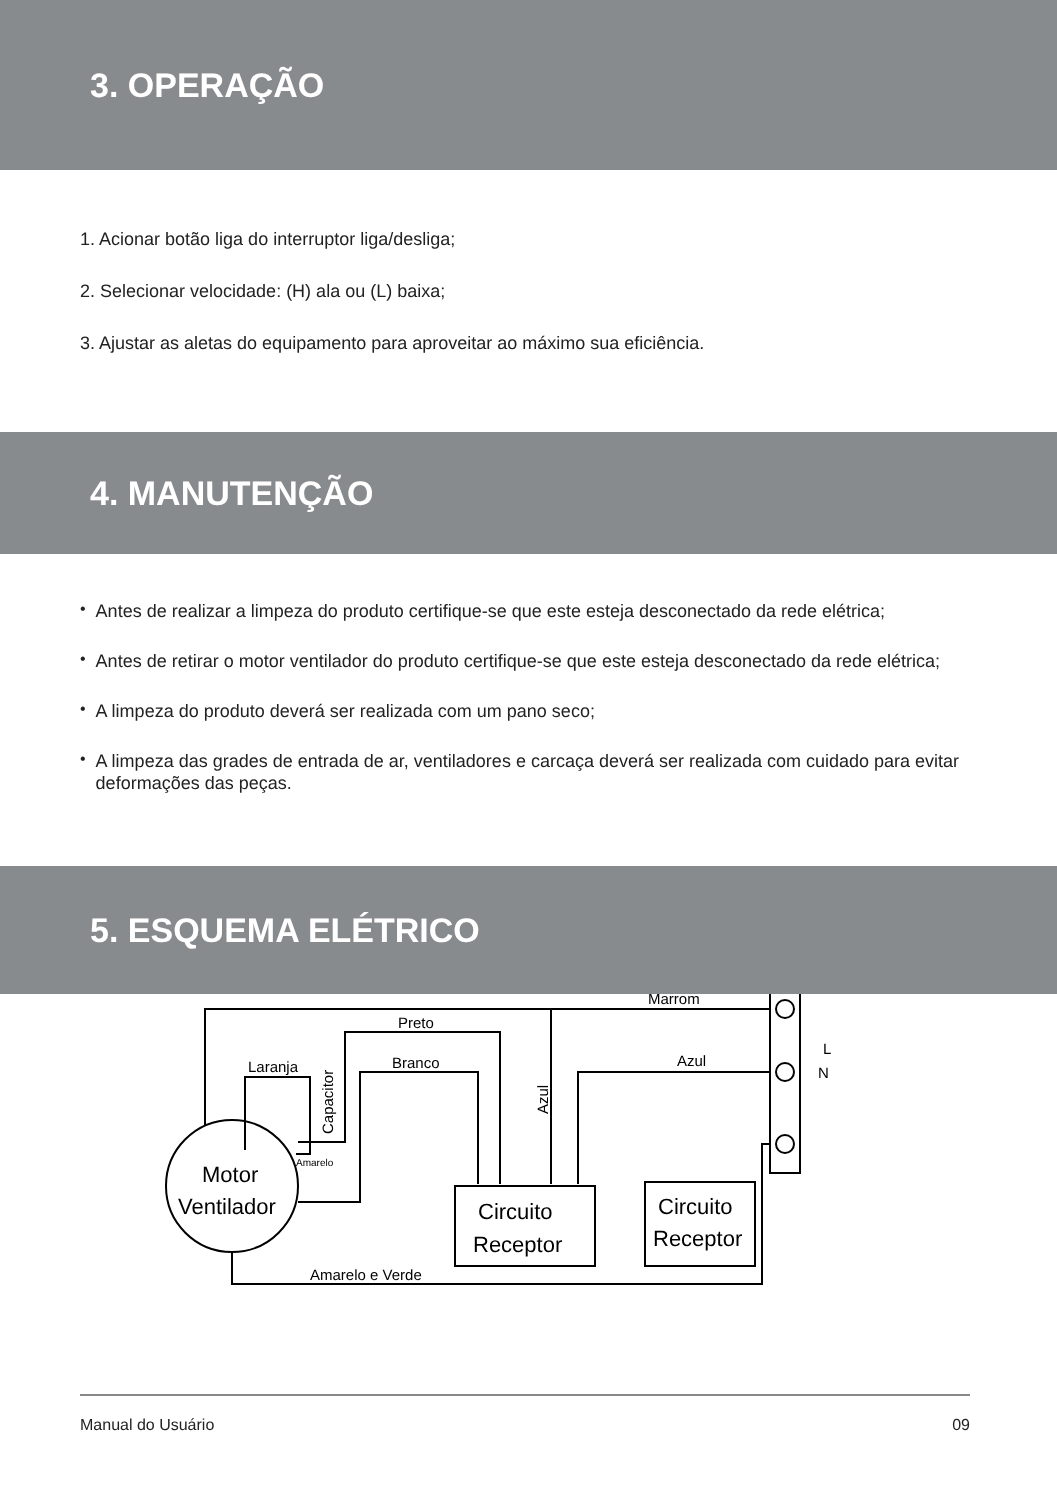3. OPERAÇÃO
1. Acionar botão liga do interruptor liga/desliga;
2. Selecionar velocidade: (H) ala ou (L) baixa;
3. Ajustar as aletas do equipamento para aproveitar ao máximo sua eficiência.
4. MANUTENÇÃO
•
Antes de realizar a limpeza do produto certifique-se que este esteja desconectado da rede elétrica;
•
Antes de retirar o motor ventilador do produto certifique-se que este esteja desconectado da rede elétrica;
•
A limpeza do produto deverá ser realizada com um pano seco;
•
A limpeza das grades de entrada de ar, ventiladores e carcaça deverá ser realizada com cuidado para evitar deformações das peças.
5. ESQUEMA ELÉTRICO
Motor
Ventilador
Marrom
Preto
Branco
Laranja
Amarelo
Capacitor
Azul
Azul
L
N
Circuito
Receptor
Circuito
Receptor
Amarelo e Verde
Manual do Usuário 09